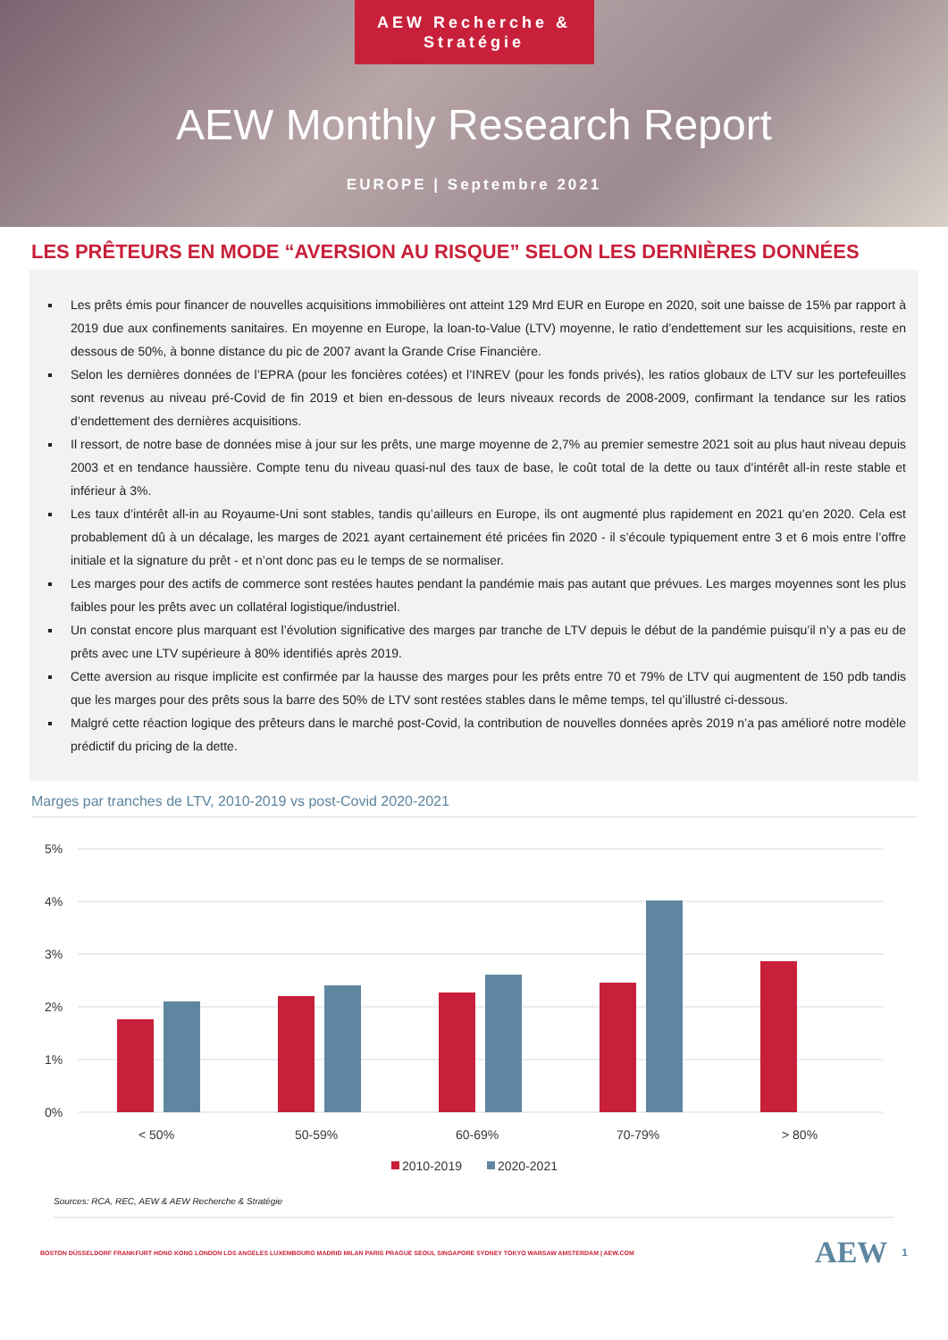AEW Recherche & Stratégie
AEW Monthly Research Report
EUROPE | Septembre 2021
LES PRÊTEURS EN MODE “AVERSION AU RISQUE” SELON LES DERNIÈRES DONNÉES
Les prêts émis pour financer de nouvelles acquisitions immobilières ont atteint 129 Mrd EUR en Europe en 2020, soit une baisse de 15% par rapport à 2019 due aux confinements sanitaires. En moyenne en Europe, la loan-to-Value (LTV) moyenne, le ratio d’endettement sur les acquisitions, reste en dessous de 50%, à bonne distance du pic de 2007 avant la Grande Crise Financière.
Selon les dernières données de l’EPRA (pour les foncières cotées) et l’INREV (pour les fonds privés), les ratios globaux de LTV sur les portefeuilles sont revenus au niveau pré-Covid de fin 2019 et bien en-dessous de leurs niveaux records de 2008-2009, confirmant la tendance sur les ratios d’endettement des dernières acquisitions.
Il ressort, de notre base de données mise à jour sur les prêts, une marge moyenne de 2,7% au premier semestre 2021 soit au plus haut niveau depuis 2003 et en tendance haussière. Compte tenu du niveau quasi-nul des taux de base, le coût total de la dette ou taux d’intérêt all-in reste stable et inférieur à 3%.
Les taux d’intérêt all-in au Royaume-Uni sont stables, tandis qu’ailleurs en Europe, ils ont augmenté plus rapidement en 2021 qu’en 2020. Cela est probablement dû à un décalage, les marges de 2021 ayant certainement été pricées fin 2020 - il s’écoule typiquement entre 3 et 6 mois entre l’offre initiale et la signature du prêt - et n’ont donc pas eu le temps de se normaliser.
Les marges pour des actifs de commerce sont restées hautes pendant la pandémie mais pas autant que prévues. Les marges moyennes sont les plus faibles pour les prêts avec un collatéral logistique/industriel.
Un constat encore plus marquant est l’évolution significative des marges par tranche de LTV depuis le début de la pandémie puisqu’il n’y a pas eu de prêts avec une LTV supérieure à 80% identifiés après 2019.
Cette aversion au risque implicite est confirmée par la hausse des marges pour les prêts entre 70 et 79% de LTV qui augmentent de 150 pdb tandis que les marges pour des prêts sous la barre des 50% de LTV sont restées stables dans le même temps, tel qu’illustré ci-dessous.
Malgré cette réaction logique des prêteurs dans le marché post-Covid, la contribution de nouvelles données après 2019 n’a pas amélioré notre modèle prédictif du pricing de la dette.
Marges par tranches de LTV, 2010-2019 vs post-Covid 2020-2021
5%
4%
3%
2%
1%
0%
< 50%
50-59%
60-69%
70-79%
> 80%
2010-2019
2020-2021
Sources: RCA, REC, AEW & AEW Recherche & Stratégie
BOSTON DÜSSELDORF FRANKFURT HONG KONG LONDON LOS ANGELES LUXEMBOURG MADRID MILAN PARIS PRAGUE SEOUL SINGAPORE SYDNEY TOKYO WARSAW AMSTERDAM | AEW.COM AEW 1